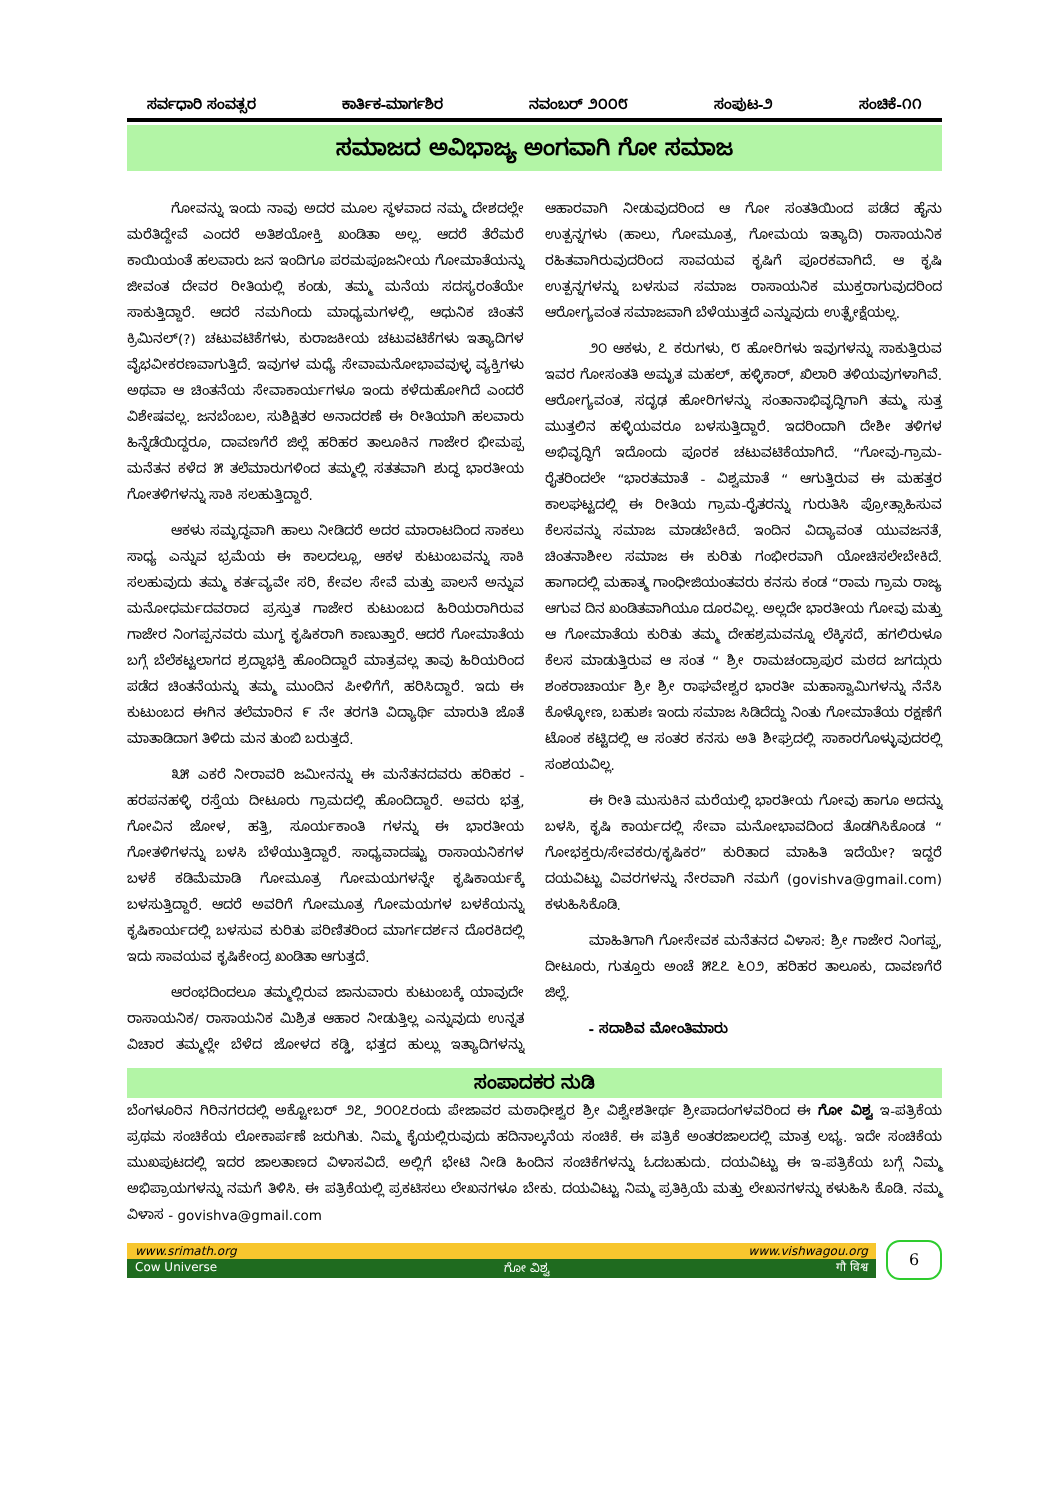ಸರ್ವಧಾರಿ ಸಂವತ್ಸರ ಕಾರ್ತಿಕ-ಮಾರ್ಗಶಿರ ನವಂಬರ್ ೨೦೦೮ ಸಂಪುಟ-೨ ಸಂಚಿಕೆ-೧೧
ಸಮಾಜದ ಅವಿಭಾಜ್ಯ ಅಂಗವಾಗಿ ಗೋ ಸಮಾಜ
ಗೋವನ್ನು ಇಂದು ನಾವು ಅದರ ಮೂಲ ಸ್ಥಳವಾದ ನಮ್ಮ ದೇಶದಲ್ಲೇ ಮರೆತಿದ್ದೇವೆ ಎಂದರೆ ಅತಿಶಯೋಕ್ತಿ ಖಂಡಿತಾ ಅಲ್ಲ. ಆದರೆ ತೆರೆಮರೆ ಕಾಯಿಯಂತೆ ಹಲವಾರು ಜನ ಇಂದಿಗೂ ಪರಮಪೂಜನೀಯ ಗೋಮಾತೆಯನ್ನು ಜೀವಂತ ದೇವರ ರೀತಿಯಲ್ಲಿ ಕಂಡು, ತಮ್ಮ ಮನೆಯ ಸದಸ್ಯರಂತೆಯೇ ಸಾಕುತ್ತಿದ್ದಾರೆ. ಆದರೆ ನಮಗಿಂದು ಮಾಧ್ಯಮಗಳಲ್ಲಿ, ಆಧುನಿಕ ಚಿಂತನೆ ಕ್ರಿಮಿನಲ್(?) ಚಟುವಟಿಕೆಗಳು, ಕುರಾಜಕೀಯ ಚಟುವಟಿಕೆಗಳು ಇತ್ಯಾದಿಗಳ ವೈಭವೀಕರಣವಾಗುತ್ತಿದೆ. ಇವುಗಳ ಮಧ್ಯೆ ಸೇವಾಮನೋಭಾವವುಳ್ಳ ವ್ಯಕ್ತಿಗಳು ಅಥವಾ ಆ ಚಿಂತನೆಯ ಸೇವಾಕಾರ್ಯಗಳೂ ಇಂದು ಕಳೆದುಹೋಗಿದೆ ಎಂದರೆ ವಿಶೇಷವಲ್ಲ. ಜನಬೆಂಬಲ, ಸುಶಿಕ್ಷಿತರ ಅನಾದರಣೆ ಈ ರೀತಿಯಾಗಿ ಹಲವಾರು ಹಿನ್ನೆಡೆಯಿದ್ದರೂ, ದಾವಣಗೆರೆ ಜಿಲ್ಲೆ ಹರಿಹರ ತಾಲೂಕಿನ ಗಾಜೇರ ಭೀಮಪ್ಪ ಮನೆತನ ಕಳೆದ ೫ ತಲೆಮಾರುಗಳಿಂದ ತಮ್ಮಲ್ಲಿ ಸತತವಾಗಿ ಶುದ್ಧ ಭಾರತೀಯ ಗೋತಳಿಗಳನ್ನು ಸಾಕಿ ಸಲಹುತ್ತಿದ್ದಾರೆ.
ಆಕಳು ಸಮೃದ್ಧವಾಗಿ ಹಾಲು ನೀಡಿದರೆ ಅದರ ಮಾರಾಟದಿಂದ ಸಾಕಲು ಸಾಧ್ಯ ಎನ್ನುವ ಭ್ರಮೆಯ ಈ ಕಾಲದಲ್ಲೂ, ಆಕಳ ಕುಟುಂಬವನ್ನು ಸಾಕಿ ಸಲಹುವುದು ತಮ್ಮ ಕರ್ತವ್ಯವೇ ಸರಿ, ಕೇವಲ ಸೇವೆ ಮತ್ತು ಪಾಲನೆ ಅನ್ನುವ ಮನೋಧರ್ಮದವರಾದ ಪ್ರಸ್ತುತ ಗಾಜೇರ ಕುಟುಂಬದ ಹಿರಿಯರಾಗಿರುವ ಗಾಜೇರ ನಿಂಗಪ್ಪನವರು ಮುಗ್ಧ ಕೃಷಿಕರಾಗಿ ಕಾಣುತ್ತಾರೆ. ಆದರೆ ಗೋಮಾತೆಯ ಬಗ್ಗೆ ಬೆಲೆಕಟ್ಟಲಾಗದ ಶ್ರದ್ಧಾಭಕ್ತಿ ಹೊಂದಿದ್ದಾರೆ ಮಾತ್ರವಲ್ಲ ತಾವು ಹಿರಿಯರಿಂದ ಪಡೆದ ಚಿಂತನೆಯನ್ನು ತಮ್ಮ ಮುಂದಿನ ಪೀಳಿಗೆಗೆ, ಹರಿಸಿದ್ದಾರೆ. ಇದು ಈ ಕುಟುಂಬದ ಈಗಿನ ತಲೆಮಾರಿನ ೯ ನೇ ತರಗತಿ ವಿದ್ಯಾರ್ಥಿ ಮಾರುತಿ ಜೊತೆ ಮಾತಾಡಿದಾಗ ತಿಳಿದು ಮನ ತುಂಬಿ ಬರುತ್ತದೆ.
೩೫ ಎಕರೆ ನೀರಾವರಿ ಜಮೀನನ್ನು ಈ ಮನೆತನದವರು ಹರಿಹರ - ಹರಪನಹಳ್ಳಿ ರಸ್ತೆಯ ದೀಟೂರು ಗ್ರಾಮದಲ್ಲಿ ಹೊಂದಿದ್ದಾರೆ. ಅವರು ಭತ್ತ, ಗೋವಿನ ಜೋಳ, ಹತ್ತಿ, ಸೂರ್ಯಕಾಂತಿ ಗಳನ್ನು ಈ ಭಾರತೀಯ ಗೋತಳಿಗಳನ್ನು ಬಳಸಿ ಬೆಳೆಯುತ್ತಿದ್ದಾರೆ. ಸಾಧ್ಯವಾದಷ್ಟು ರಾಸಾಯನಿಕಗಳ ಬಳಕೆ ಕಡಿಮೆಮಾಡಿ ಗೋಮೂತ್ರ ಗೋಮಯಗಳನ್ನೇ ಕೃಷಿಕಾರ್ಯಕ್ಕೆ ಬಳಸುತ್ತಿದ್ದಾರೆ. ಆದರೆ ಅವರಿಗೆ ಗೋಮೂತ್ರ ಗೋಮಯಗಳ ಬಳಕೆಯನ್ನು ಕೃಷಿಕಾರ್ಯದಲ್ಲಿ ಬಳಸುವ ಕುರಿತು ಪರಿಣಿತರಿಂದ ಮಾರ್ಗದರ್ಶನ ದೊರಕಿದಲ್ಲಿ ಇದು ಸಾವಯವ ಕೃಷಿಕೇಂದ್ರ ಖಂಡಿತಾ ಆಗುತ್ತದೆ.
ಆರಂಭದಿಂದಲೂ ತಮ್ಮಲ್ಲಿರುವ ಜಾನುವಾರು ಕುಟುಂಬಕ್ಕೆ ಯಾವುದೇ ರಾಸಾಯನಿಕ/ ರಾಸಾಯನಿಕ ಮಿಶ್ರಿತ ಆಹಾರ ನೀಡುತ್ತಿಲ್ಲ ಎನ್ನುವುದು ಉನ್ನತ ವಿಚಾರ ತಮ್ಮಲ್ಲೇ ಬೆಳೆದ ಜೋಳದ ಕಡ್ಡಿ, ಭತ್ತದ ಹುಲ್ಲು ಇತ್ಯಾದಿಗಳನ್ನು ಆಹಾರವಾಗಿ ನೀಡುವುದರಿಂದ ಆ ಗೋ ಸಂತತಿಯಿಂದ ಪಡೆದ ಹೈನು ಉತ್ಪನ್ನಗಳು (ಹಾಲು, ಗೋಮೂತ್ರ, ಗೋಮಯ ಇತ್ಯಾದಿ) ರಾಸಾಯನಿಕ ರಹಿತವಾಗಿರುವುದರಿಂದ ಸಾವಯವ ಕೃಷಿಗೆ ಪೂರಕವಾಗಿದೆ. ಆ ಕೃಷಿ ಉತ್ಪನ್ನಗಳನ್ನು ಬಳಸುವ ಸಮಾಜ ರಾಸಾಯನಿಕ ಮುಕ್ತರಾಗುವುದರಿಂದ ಆರೋಗ್ಯವಂತ ಸಮಾಜವಾಗಿ ಬೆಳೆಯುತ್ತದೆ ಎನ್ನುವುದು ಉತ್ಪ್ರೇಕ್ಷೆಯಲ್ಲ.
೨೦ ಆಕಳು, ೭ ಕರುಗಳು, ೮ ಹೋರಿಗಳು ಇವುಗಳನ್ನು ಸಾಕುತ್ತಿರುವ ಇವರ ಗೋಸಂತತಿ ಅಮೃತ ಮಹಲ್, ಹಳ್ಳಿಕಾರ್, ಖಿಲಾರಿ ತಳಿಯವುಗಳಾಗಿವೆ. ಆರೋಗ್ಯವಂತ, ಸದೃಢ ಹೋರಿಗಳನ್ನು ಸಂತಾನಾಭಿವೃದ್ಧಿಗಾಗಿ ತಮ್ಮ ಸುತ್ತ ಮುತ್ತಲಿನ ಹಳ್ಳಿಯವರೂ ಬಳಸುತ್ತಿದ್ದಾರೆ. ಇದರಿಂದಾಗಿ ದೇಶೀ ತಳಿಗಳ ಅಭಿವೃದ್ಧಿಗೆ ಇದೊಂದು ಪೂರಕ ಚಟುವಟಿಕೆಯಾಗಿದೆ. “ಗೋವು-ಗ್ರಾಮ- ರೈತರಿಂದಲೇ “ಭಾರತಮಾತೆ - ವಿಶ್ವಮಾತೆ “ ಆಗುತ್ತಿರುವ ಈ ಮಹತ್ತರ ಕಾಲಘಟ್ಟದಲ್ಲಿ ಈ ರೀತಿಯ ಗ್ರಾಮ-ರೈತರನ್ನು ಗುರುತಿಸಿ ಪ್ರೋತ್ಸಾಹಿಸುವ ಕೆಲಸವನ್ನು ಸಮಾಜ ಮಾಡಬೇಕಿದೆ. ಇಂದಿನ ವಿದ್ಯಾವಂತ ಯುವಜನತೆ, ಚಿಂತನಾಶೀಲ ಸಮಾಜ ಈ ಕುರಿತು ಗಂಭೀರವಾಗಿ ಯೋಚಿಸಲೇಬೇಕಿದೆ. ಹಾಗಾದಲ್ಲಿ ಮಹಾತ್ಮ ಗಾಂಧೀಜಿಯಂತವರು ಕನಸು ಕಂಡ “ರಾಮ ಗ್ರಾಮ ರಾಜ್ಯ ಆಗುವ ದಿನ ಖಂಡಿತವಾಗಿಯೂ ದೂರವಿಲ್ಲ. ಅಲ್ಲದೇ ಭಾರತೀಯ ಗೋವು ಮತ್ತು ಆ ಗೋಮಾತೆಯ ಕುರಿತು ತಮ್ಮ ದೇಹಶ್ರಮವನ್ನೂ ಲೆಕ್ಕಿಸದೆ, ಹಗಲಿರುಳೂ ಕೆಲಸ ಮಾಡುತ್ತಿರುವ ಆ ಸಂತ “ ಶ್ರೀ ರಾಮಚಂದ್ರಾಪುರ ಮಠದ ಜಗದ್ಗುರು ಶಂಕರಾಚಾರ್ಯ ಶ್ರೀ ಶ್ರೀ ರಾಘವೇಶ್ವರ ಭಾರತೀ ಮಹಾಸ್ವಾಮಿಗಳನ್ನು ನೆನೆಸಿ ಕೊಳ್ಳೋಣ, ಬಹುಶಃ ಇಂದು ಸಮಾಜ ಸಿಡಿದೆದ್ದು ನಿಂತು ಗೋಮಾತೆಯ ರಕ್ಷಣೆಗೆ ಟೊಂಕ ಕಟ್ಟಿದಲ್ಲಿ ಆ ಸಂತರ ಕನಸು ಅತಿ ಶೀಘ್ರದಲ್ಲಿ ಸಾಕಾರಗೊಳ್ಳುವುದರಲ್ಲಿ ಸಂಶಯವಿಲ್ಲ.
ಈ ರೀತಿ ಮುಸುಕಿನ ಮರೆಯಲ್ಲಿ ಭಾರತೀಯ ಗೋವು ಹಾಗೂ ಅದನ್ನು ಬಳಸಿ, ಕೃಷಿ ಕಾರ್ಯದಲ್ಲಿ ಸೇವಾ ಮನೋಭಾವದಿಂದ ತೊಡಗಿಸಿಕೊಂಡ “ ಗೋಭಕ್ತರು/ಸೇವಕರು/ಕೃಷಿಕರ” ಕುರಿತಾದ ಮಾಹಿತಿ ಇದೆಯೇ? ಇದ್ದರೆ ದಯವಿಟ್ಟು ವಿವರಗಳನ್ನು ನೇರವಾಗಿ ನಮಗೆ (govishva@gmail.com) ಕಳುಹಿಸಿಕೊಡಿ.
ಮಾಹಿತಿಗಾಗಿ ಗೋಸೇವಕ ಮನೆತನದ ವಿಳಾಸ: ಶ್ರೀ ಗಾಜೇರ ನಿಂಗಪ್ಪ, ದೀಟೂರು, ಗುತ್ತೂರು ಅಂಚೆ ೫೭೭ ೬೦೨, ಹರಿಹರ ತಾಲೂಕು, ದಾವಣಗೆರೆ ಜಿಲ್ಲೆ.
- ಸದಾಶಿವ ಮೋಂತಿಮಾರು
ಸಂಪಾದಕರ ನುಡಿ
ಬೆಂಗಳೂರಿನ ಗಿರಿನಗರದಲ್ಲಿ ಅಕ್ಟೋಬರ್ ೨೭, ೨೦೦೭ರಂದು ಪೇಜಾವರ ಮಠಾಧೀಶ್ವರ ಶ್ರೀ ವಿಶ್ವೇಶತೀರ್ಥ ಶ್ರೀಪಾದಂಗಳವರಿಂದ ಈ ಗೋ ವಿಶ್ವ ಇ-ಪತ್ರಿಕೆಯ ಪ್ರಥಮ ಸಂಚಿಕೆಯ ಲೋಕಾರ್ಪಣೆ ಜರುಗಿತು. ನಿಮ್ಮ ಕೈಯಲ್ಲಿರುವುದು ಹದಿನಾಲ್ಕನೆಯ ಸಂಚಿಕೆ. ಈ ಪತ್ರಿಕೆ ಅಂತರಜಾಲದಲ್ಲಿ ಮಾತ್ರ ಲಭ್ಯ. ಇದೇ ಸಂಚಿಕೆಯ ಮುಖಪುಟದಲ್ಲಿ ಇದರ ಜಾಲತಾಣದ ವಿಳಾಸವಿದೆ. ಅಲ್ಲಿಗೆ ಭೇಟಿ ನೀಡಿ ಹಿಂದಿನ ಸಂಚಿಕೆಗಳನ್ನು ಓದಬಹುದು. ದಯವಿಟ್ಟು ಈ ಇ-ಪತ್ರಿಕೆಯ ಬಗ್ಗೆ ನಿಮ್ಮ ಅಭಿಪ್ರಾಯಗಳನ್ನು ನಮಗೆ ತಿಳಿಸಿ. ಈ ಪತ್ರಿಕೆಯಲ್ಲಿ ಪ್ರಕಟಿಸಲು ಲೇಖನಗಳೂ ಬೇಕು. ದಯವಿಟ್ಟು ನಿಮ್ಮ ಪ್ರತಿಕ್ರಿಯೆ ಮತ್ತು ಲೇಖನಗಳನ್ನು ಕಳುಹಿಸಿ ಕೊಡಿ. ನಮ್ಮ ವಿಳಾಸ - govishva@gmail.com
www.srimath.org www.vishwagou.org
Cow Universe ಗೋ ವಿಶ್ವ गौ विश्व
6